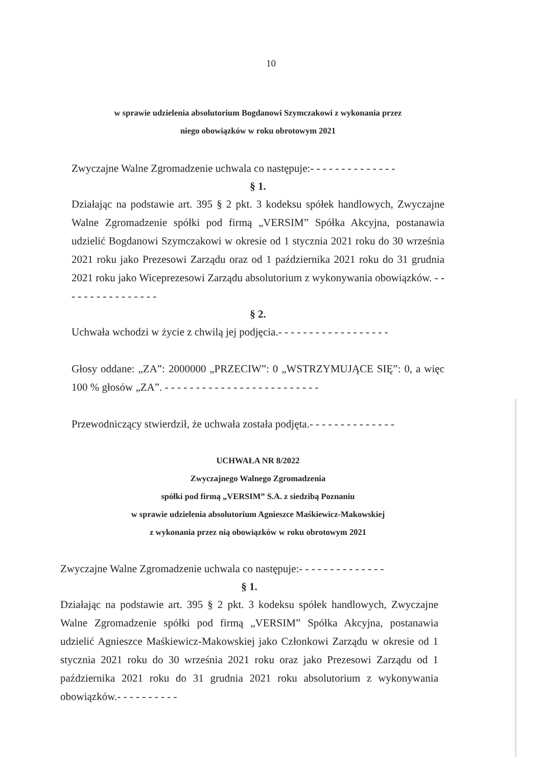10
w sprawie udzielenia absolutorium Bogdanowi Szymczakowi z wykonania przez
niego obowiązków w roku obrotowym 2021
Zwyczajne Walne Zgromadzenie uchwala co następuje:- - - - - - - - - - - - - -
§ 1.
Działając na podstawie art. 395 § 2 pkt. 3 kodeksu spółek handlowych, Zwyczajne Walne Zgromadzenie spółki pod firmą „VERSIM” Spółka Akcyjna, postanawia udzielić Bogdanowi Szymczakowi w okresie od 1 stycznia 2021 roku do 30 września 2021 roku jako Prezesowi Zarządu oraz od 1 października 2021 roku do 31 grudnia 2021 roku jako Wiceprezesowi Zarządu absolutorium z wykonywania obowiązków. - - - - - - - - - - - - - - - -
§ 2.
Uchwała wchodzi w życie z chwilą jej podjęcia.- - - - - - - - - - - - - - - - - -
Głosy oddane: „ZA”: 2000000 „PRZECIW”: 0 „WSTRZYMUJĄCE SIĘ”: 0, a więc 100 % głosów „ZA”. - - - - - - - - - - - - - - - - - - - - - - - - -
Przewodniczący stwierdził, że uchwała została podjęta.- - - - - - - - - - - - - -
UCHWAŁA NR 8/2022
Zwyczajnego Walnego Zgromadzenia
spółki pod firmą „VERSIM” S.A. z siedzibą Poznaniu
w sprawie udzielenia absolutorium Agnieszce Maśkiewicz-Makowskiej
z wykonania przez nią obowiązków w roku obrotowym 2021
Zwyczajne Walne Zgromadzenie uchwala co następuje:- - - - - - - - - - - - - -
§ 1.
Działając na podstawie art. 395 § 2 pkt. 3 kodeksu spółek handlowych, Zwyczajne Walne Zgromadzenie spółki pod firmą „VERSIM” Spółka Akcyjna, postanawia udzielić Agnieszce Maśkiewicz-Makowskiej jako Członkowi Zarządu w okresie od 1 stycznia 2021 roku do 30 września 2021 roku oraz jako Prezesowi Zarządu od 1 października 2021 roku do 31 grudnia 2021 roku absolutorium z wykonywania obowiązków.- - - - - - - - - -